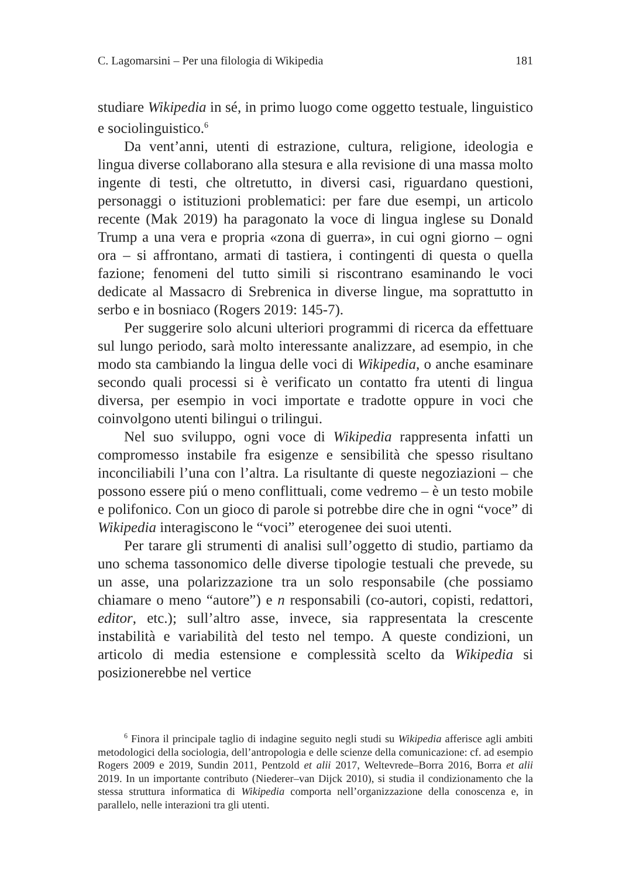C. Lagomarsini – Per una filologia di Wikipedia 181
studiare Wikipedia in sé, in primo luogo come oggetto testuale, linguistico e sociolinguistico.<sup>6</sup>
Da vent’anni, utenti di estrazione, cultura, religione, ideologia e lingua diverse collaborano alla stesura e alla revisione di una massa molto ingente di testi, che oltretutto, in diversi casi, riguardano questioni, personaggi o istituzioni problematici: per fare due esempi, un articolo recente (Mak 2019) ha paragonato la voce di lingua inglese su Donald Trump a una vera e propria «zona di guerra», in cui ogni giorno – ogni ora – si affrontano, armati di tastiera, i contingenti di questa o quella fazione; fenomeni del tutto simili si riscontrano esaminando le voci dedicate al Massacro di Srebrenica in diverse lingue, ma soprattutto in serbo e in bosniaco (Rogers 2019: 145-7).
Per suggerire solo alcuni ulteriori programmi di ricerca da effettuare sul lungo periodo, sarà molto interessante analizzare, ad esempio, in che modo sta cambiando la lingua delle voci di Wikipedia, o anche esaminare secondo quali processi si è verificato un contatto fra utenti di lingua diversa, per esempio in voci importate e tradotte oppure in voci che coinvolgono utenti bilingui o trilingui.
Nel suo sviluppo, ogni voce di Wikipedia rappresenta infatti un compromesso instabile fra esigenze e sensibilità che spesso risultano inconciliabili l’una con l’altra. La risultante di queste negoziazioni – che possono essere piú o meno conflittuali, come vedremo – è un testo mobile e polifonico. Con un gioco di parole si potrebbe dire che in ogni “voce” di Wikipedia interagiscono le “voci” eterogenee dei suoi utenti.
Per tarare gli strumenti di analisi sull’oggetto di studio, partiamo da uno schema tassonomico delle diverse tipologie testuali che prevede, su un asse, una polarizzazione tra un solo responsabile (che possiamo chiamare o meno “autore”) e n responsabili (co-autori, copisti, redattori, editor, etc.); sull’altro asse, invece, sia rappresentata la crescente instabilità e variabilità del testo nel tempo. A queste condizioni, un articolo di media estensione e complessità scelto da Wikipedia si posizionerebbe nel vertice
<sup>6</sup> Finora il principale taglio di indagine seguito negli studi su Wikipedia afferisce agli ambiti metodologici della sociologia, dell’antropologia e delle scienze della comunicazione: cf. ad esempio Rogers 2009 e 2019, Sundin 2011, Pentzold et alii 2017, Weltevrede–Borra 2016, Borra et alii 2019. In un importante contributo (Niederer–van Dijck 2010), si studia il condizionamento che la stessa struttura informatica di Wikipedia comporta nell’organizzazione della conoscenza e, in parallelo, nelle interazioni tra gli utenti.